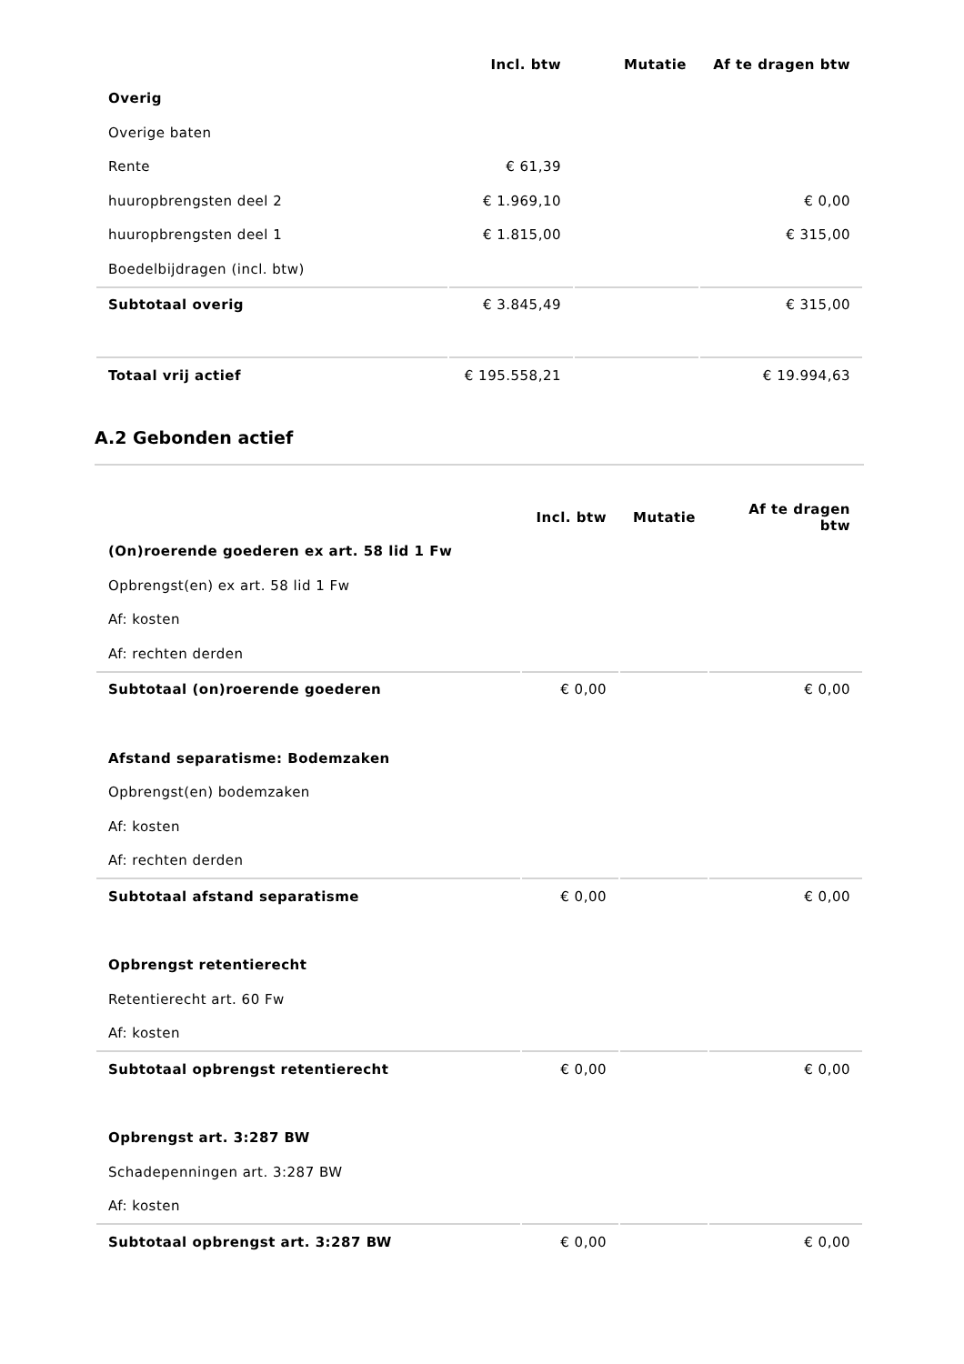| | Incl. btw | Mutatie | Af te dragen btw |
| Overig | | | |
| Overige baten | | | |
| Rente | € 61,39 | | |
| huuropbrengsten deel 2 | € 1.969,10 | | € 0,00 |
| huuropbrengsten deel 1 | € 1.815,00 | | € 315,00 |
| Boedelbijdragen (incl. btw) | | | |
| Subtotaal overig | € 3.845,49 | | € 315,00 |
| Totaal vrij actief | € 195.558,21 | | € 19.994,63 |
A.2 Gebonden actief
| | Incl. btw | Mutatie | Af te dragen btw |
| (On)roerende goederen ex art. 58 lid 1 Fw | | | |
| Opbrengst(en) ex art. 58 lid 1 Fw | | | |
| Af: kosten | | | |
| Af: rechten derden | | | |
| Subtotaal (on)roerende goederen | € 0,00 | | € 0,00 |
| Afstand separatisme: Bodemzaken | | | |
| Opbrengst(en) bodemzaken | | | |
| Af: kosten | | | |
| Af: rechten derden | | | |
| Subtotaal afstand separatisme | € 0,00 | | € 0,00 |
| Opbrengst retentierecht | | | |
| Retentierecht art. 60 Fw | | | |
| Af: kosten | | | |
| Subtotaal opbrengst retentierecht | € 0,00 | | € 0,00 |
| Opbrengst art. 3:287 BW | | | |
| Schadepenningen art. 3:287 BW | | | |
| Af: kosten | | | |
| Subtotaal opbrengst art. 3:287 BW | € 0,00 | | € 0,00 |